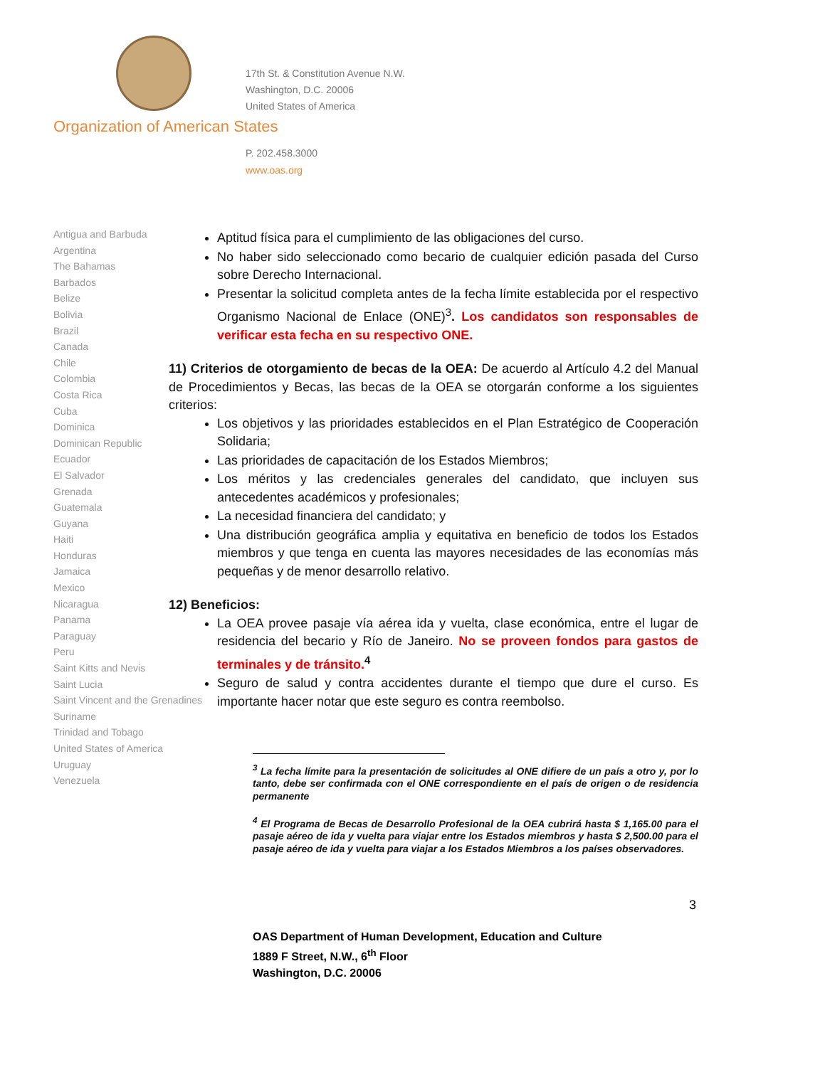17th St. & Constitution Avenue N.W.
Washington, D.C. 20006
United States of America
Organization of American States
P. 202.458.3000
www.oas.org
Antigua and Barbuda
Argentina
The Bahamas
Barbados
Belize
Bolivia
Brazil
Canada
Chile
Colombia
Costa Rica
Cuba
Dominica
Dominican Republic
Ecuador
El Salvador
Grenada
Guatemala
Guyana
Haiti
Honduras
Jamaica
Mexico
Nicaragua
Panama
Paraguay
Peru
Saint Kitts and Nevis
Saint Lucia
Saint Vincent and the Grenadines
Suriname
Trinidad and Tobago
United States of America
Uruguay
Venezuela
Aptitud física para el cumplimiento de las obligaciones del curso.
No haber sido seleccionado como becario de cualquier edición pasada del Curso sobre Derecho Internacional.
Presentar la solicitud completa antes de la fecha límite establecida por el respectivo Organismo Nacional de Enlace (ONE)<sup>3</sup>. Los candidatos son responsables de verificar esta fecha en su respectivo ONE.
11) Criterios de otorgamiento de becas de la OEA: De acuerdo al Artículo 4.2 del Manual de Procedimientos y Becas, las becas de la OEA se otorgarán conforme a los siguientes criterios:
Los objetivos y las prioridades establecidos en el Plan Estratégico de Cooperación Solidaria;
Las prioridades de capacitación de los Estados Miembros;
Los méritos y las credenciales generales del candidato, que incluyen sus antecedentes académicos y profesionales;
La necesidad financiera del candidato; y
Una distribución geográfica amplia y equitativa en beneficio de todos los Estados miembros y que tenga en cuenta las mayores necesidades de las economías más pequeñas y de menor desarrollo relativo.
12) Beneficios:
La OEA provee pasaje vía aérea ida y vuelta, clase económica, entre el lugar de residencia del becario y Río de Janeiro. No se proveen fondos para gastos de terminales y de tránsito.<sup>4</sup>
Seguro de salud y contra accidentes durante el tiempo que dure el curso. Es importante hacer notar que este seguro es contra reembolso.
<sup>3</sup> La fecha límite para la presentación de solicitudes al ONE difiere de un país a otro y, por lo tanto, debe ser confirmada con el ONE correspondiente en el país de origen o de residencia permanente
<sup>4</sup> El Programa de Becas de Desarrollo Profesional de la OEA cubrirá hasta $ 1,165.00 para el pasaje aéreo de ida y vuelta para viajar entre los Estados miembros y hasta $ 2,500.00 para el pasaje aéreo de ida y vuelta para viajar a los Estados Miembros a los países observadores.
3
OAS Department of Human Development, Education and Culture
1889 F Street, N.W., 6<sup>th</sup> Floor
Washington, D.C. 20006